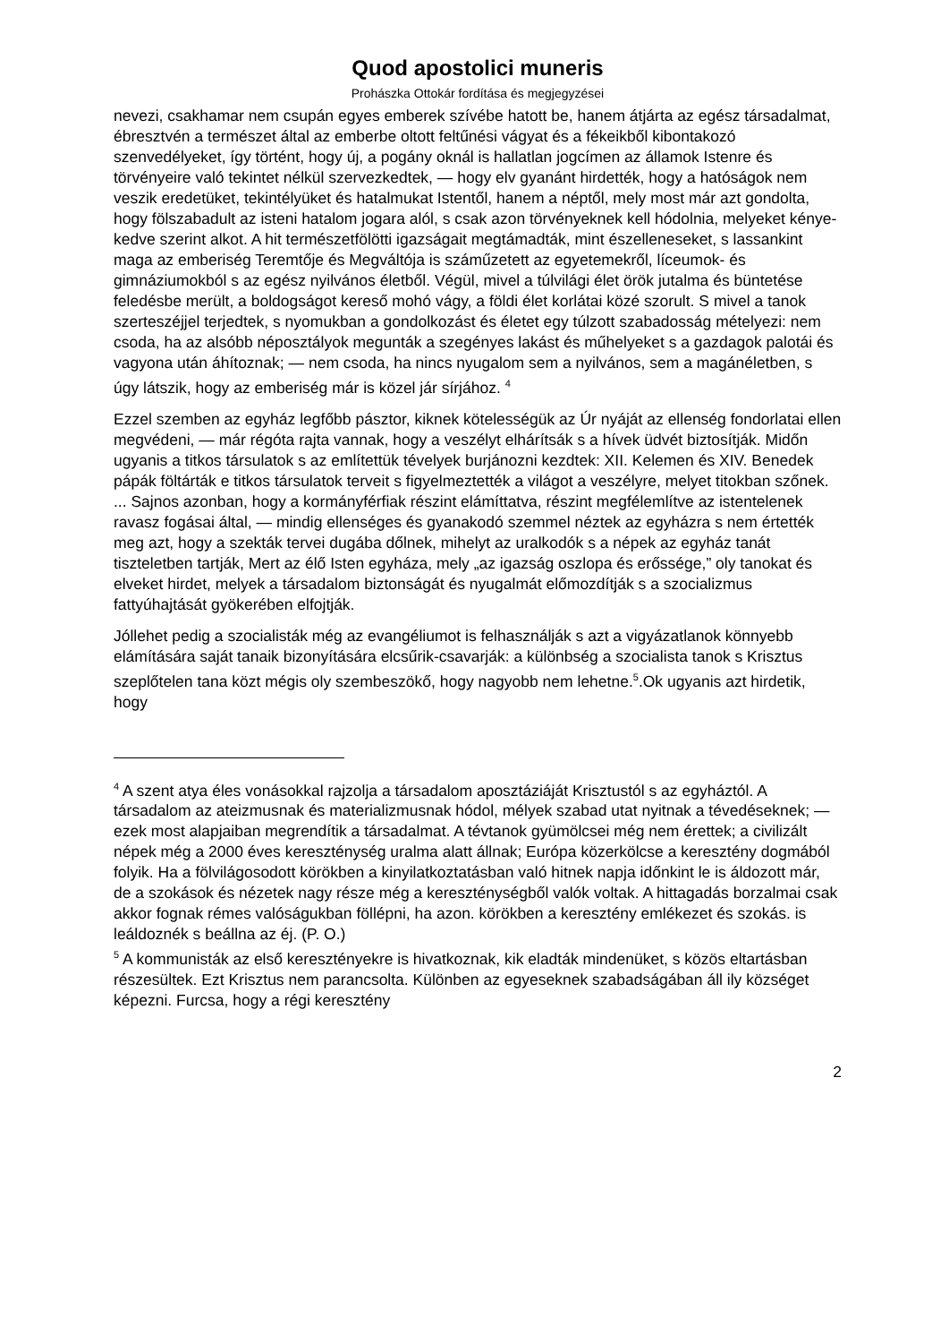Quod apostolici muneris
Prohászka Ottokár fordítása és megjegyzései
nevezi, csakhamar nem csupán egyes emberek szívébe hatott be, hanem átjárta az egész társadalmat, ébresztvén a természet által az emberbe oltott feltűnési vágyat és a fékeikből kibontakozó szenvedélyeket, így történt, hogy új, a pogány oknál is hallatlan jogcímen az államok Istenre és törvényeire való tekintet nélkül szervezkedtek, — hogy elv gyanánt hirdették, hogy a hatóságok nem veszik eredetüket, tekintélyüket és hatalmukat Istentől, hanem a néptől, mely most már azt gondolta, hogy fölszabadult az isteni hatalom jogara alól, s csak azon törvényeknek kell hódolnia, melyeket kénye-kedve szerint alkot. A hit természetfölötti igazságait megtámadták, mint észelleneseket, s lassankint maga az emberiség Teremtője és Megváltója is száműzetett az egyetemekről, líceumok- és gimnáziumokból s az egész nyilvános életből. Végül, mivel a túlvilági élet örök jutalma és büntetése feledésbe merült, a boldogságot kereső mohó vágy, a földi élet korlátai közé szorult. S mivel a tanok szerteszéjjel terjedtek, s nyomukban a gondolkozást és életet egy túlzott szabadosság mételyezi: nem csoda, ha az alsóbb néposztályok megunták a szegényes lakást és műhelyeket s a gazdagok palotái és vagyona után áhítoznak; — nem csoda, ha nincs nyugalom sem a nyilvános, sem a magánéletben, s úgy látszik, hogy az emberiség már is közel jár sírjához. <sup>4</sup>
Ezzel szemben az egyház legfőbb pásztor, kiknek kötelességük az Úr nyáját az ellenség fondorlatai ellen megvédeni, — már régóta rajta vannak, hogy a veszélyt elhárítsák s a hívek üdvét biztosítják. Midőn ugyanis a titkos társulatok s az említettük tévelyek burjánozni kezdtek: XII. Kelemen és XIV. Benedek pápák föltárták e titkos társulatok terveit s figyelmeztették a világot a veszélyre, melyet titokban szőnek. ... Sajnos azonban, hogy a kormányférfiak részint elámíttatva, részint megfélemlítve az istentelenek ravasz fogásai által, — mindig ellenséges és gyanakodó szemmel néztek az egyházra s nem értették meg azt, hogy a szekták tervei dugába dőlnek, mihelyt az uralkodók s a népek az egyház tanát tiszteletben tartják, Mert az élő Isten egyháza, mely „az igazság oszlopa és erőssége,” oly tanokat és elveket hirdet, melyek a társadalom biztonságát és nyugalmát előmozdítják s a szocializmus fattyúhajtását gyökerében elfojtják.
Jóllehet pedig a szocialisták még az evangéliumot is felhasználják s azt a vigyázatlanok könnyebb elámítására saját tanaik bizonyítására elcsűrik-csavarják: a különbség a szocialista tanok s Krisztus szeplőtelen tana közt mégis oly szembeszökő, hogy nagyobb nem lehetne.<sup>5</sup>.Ok ugyanis azt hirdetik, hogy
<sup>4</sup> A szent atya éles vonásokkal rajzolja a társadalom aposztáziáját Krisztustól s az egyháztól. A társadalom az ateizmusnak és materializmusnak hódol, mélyek szabad utat nyitnak a tévedéseknek; — ezek most alapjaiban megrendítik a társadalmat. A tévtanok gyümölcsei még nem érettek; a civilizált népek még a 2000 éves kereszténység uralma alatt állnak; Európa közerkölcse a keresztény dogmából folyik. Ha a fölvilágosodott körökben a kinyilatkoztatásban való hitnek napja időnkint le is áldozott már, de a szokások és nézetek nagy része még a kereszténységből valók voltak. A hittagadás borzalmai csak akkor fognak rémes valóságukban föllépni, ha azon. körökben a keresztény emlékezet és szokás. is leáldoznék s beállna az éj. (P. O.)
<sup>5</sup> A kommunisták az első keresztényekre is hivatkoznak, kik eladták mindenüket, s közös eltartásban részesültek. Ezt Krisztus nem parancsolta. Különben az egyeseknek szabadságában áll ily községet képezni. Furcsa, hogy a régi keresztény
2